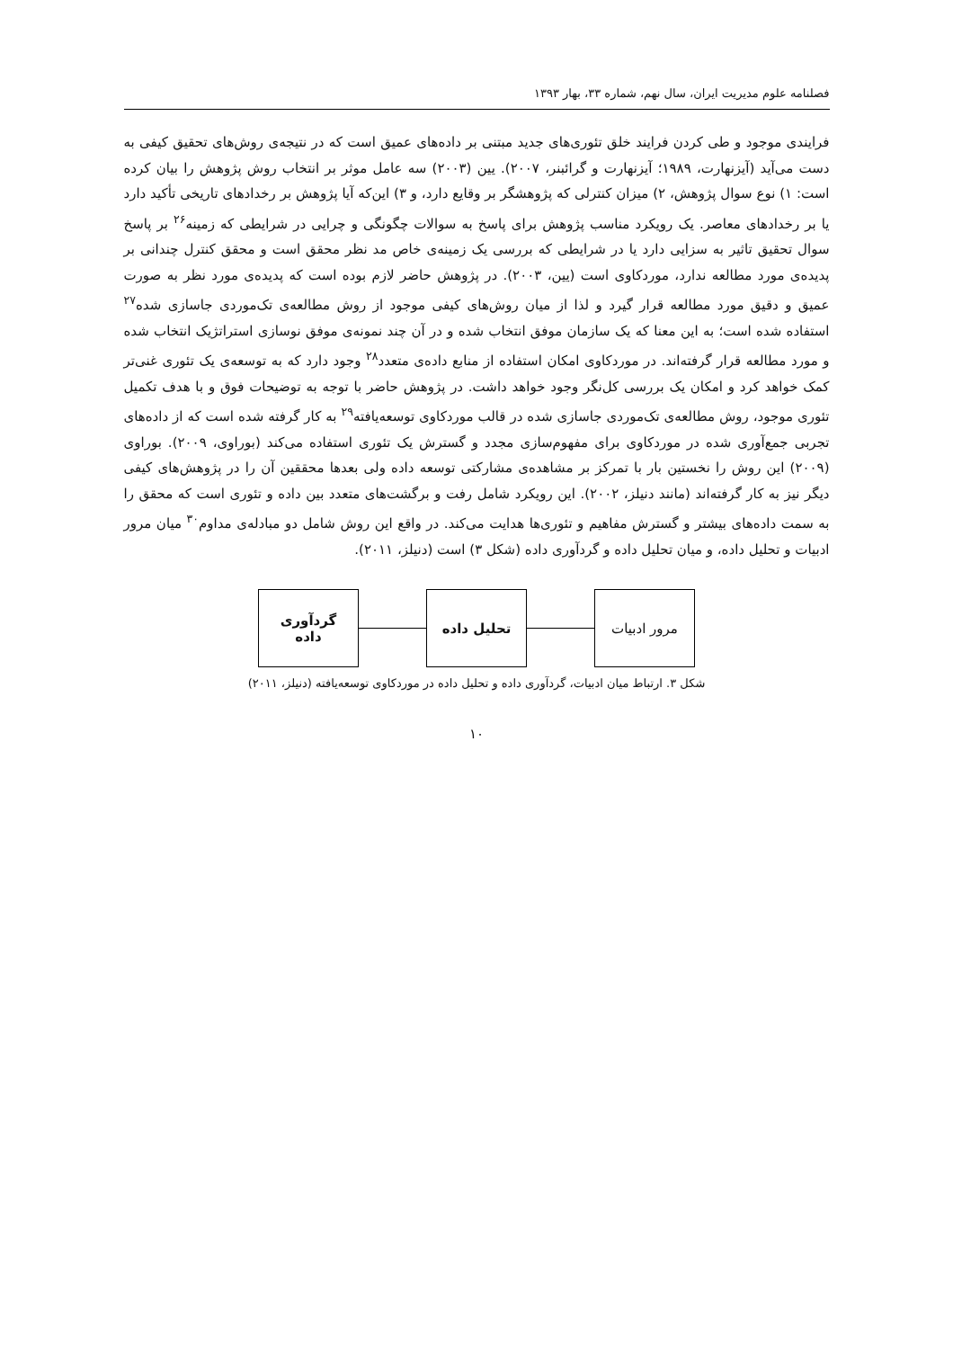فصلنامه علوم مدیریت ایران، سال نهم، شماره ۳۳، بهار ۱۳۹۳
فرایندی موجود و طی کردن فرایند خلق تئوری‌های جدید مبتنی بر داده‌های عمیق است که در نتیجه‌ی روش‌های تحقیق کیفی به دست می‌آید (آیزنهارت، ۱۹۸۹؛ آیزنهارت و گرائبنر، ۲۰۰۷). یین (۲۰۰۳) سه عامل موثر بر انتخاب روش پژوهش را بیان کرده است: ۱) نوع سوال پژوهش، ۲) میزان کنترلی که پژوهشگر بر وقایع دارد، و ۳) این‌که آیا پژوهش بر رخدادهای تاریخی تأکید دارد یا بر رخدادهای معاصر. یک رویکرد مناسب پژوهش برای پاسخ به سوالات چگونگی و چرایی در شرایطی که زمینه<sup>۲۶</sup> بر پاسخ سوال تحقیق تاثیر به سزایی دارد یا در شرایطی که بررسی یک زمینه‌ی خاص مد نظر محقق است و محقق کنترل چندانی بر پدیده‌ی مورد مطالعه ندارد، موردکاوی است (یین، ۲۰۰۳). در پژوهش حاضر لازم بوده است که پدیده‌ی مورد نظر به صورت عمیق و دقیق مورد مطالعه قرار گیرد و لذا از میان روش‌های کیفی موجود از روش مطالعه‌ی تک‌موردی جاسازی شده<sup>۲۷</sup> استفاده شده است؛ به این معنا که یک سازمان موفق انتخاب شده و در آن چند نمونه‌ی موفق نوسازی استراتژیک انتخاب شده و مورد مطالعه قرار گرفته‌اند. در موردکاوی امکان استفاده از منابع داده‌ی متعدد<sup>۲۸</sup> وجود دارد که به توسعه‌ی یک تئوری غنی‌تر کمک خواهد کرد و امکان یک بررسی کل‌نگر وجود خواهد داشت. در پژوهش حاضر با توجه به توضیحات فوق و با هدف تکمیل تئوری موجود، روش مطالعه‌ی تک‌موردی جاسازی شده در قالب موردکاوی توسعه‌یافته<sup>۲۹</sup> به کار گرفته شده است که از داده‌های تجربی جمع‌آوری شده در موردکاوی برای مفهوم‌سازی مجدد و گسترش یک تئوری استفاده می‌کند (بوراوی، ۲۰۰۹). بوراوی (۲۰۰۹) این روش را نخستین بار با تمرکز بر مشاهده‌ی مشارکتی توسعه داده ولی بعدها محققین آن را در پژوهش‌های کیفی دیگر نیز به کار گرفته‌اند (مانند دنیلز، ۲۰۰۲). این رویکرد شامل رفت و برگشت‌های متعدد بین داده و تئوری است که محقق را به سمت داده‌های بیشتر و گسترش مفاهیم و تئوری‌ها هدایت می‌کند. در واقع این روش شامل دو مبادله‌ی مداوم<sup>۳۰</sup> میان مرور ادبیات و تحلیل داده، و میان تحلیل داده و گردآوری داده (شکل ۳) است (دنیلز، ۲۰۱۱).
مرور ادبیات تحلیل داده
گردآوری
داده
شکل ۳. ارتباط میان ادبیات، گردآوری داده و تحلیل داده در موردکاوی توسعه‌یافته (دنیلز، ۲۰۱۱)
۱۰